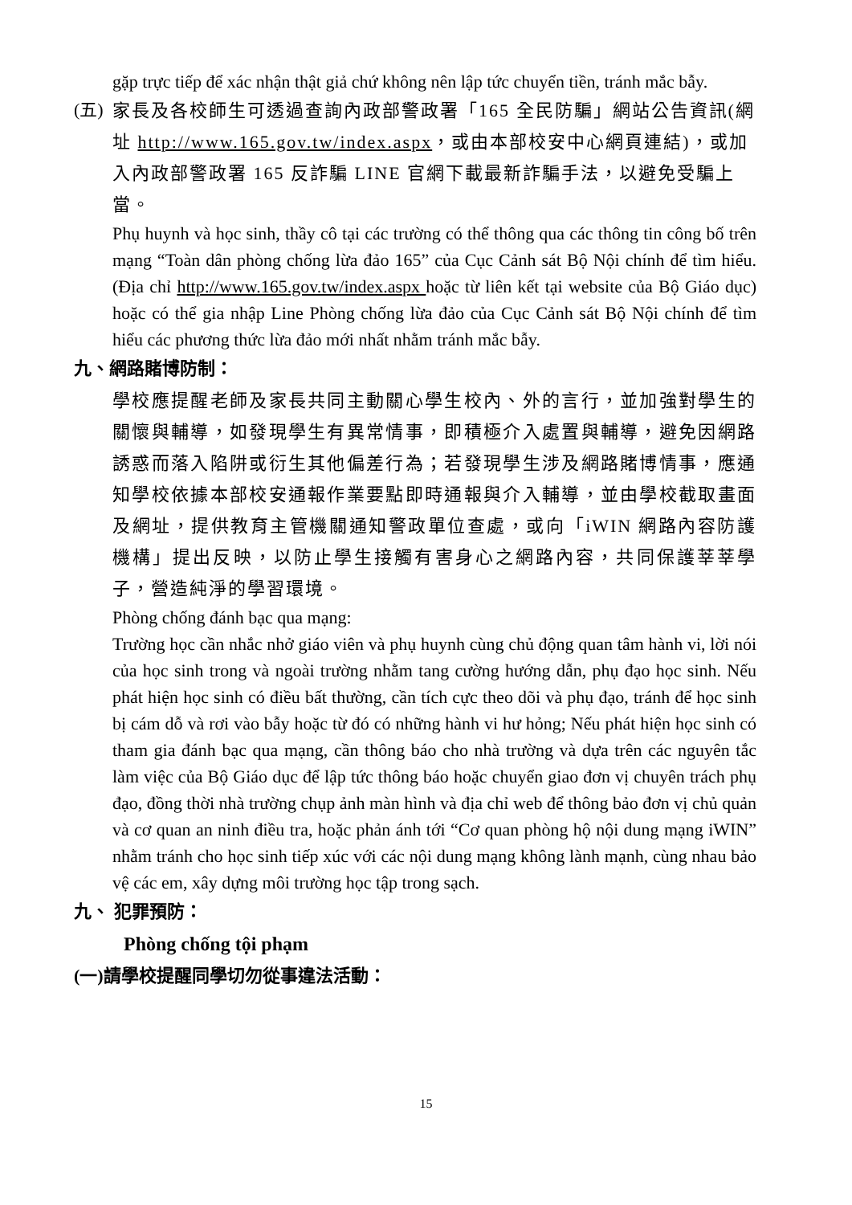gặp trực tiếp để xác nhận thật giả chứ không nên lập tức chuyển tiền, tránh mắc bẫy.
(五)
家長及各校師生可透過查詢內政部警政署「165 全民防騙」網站公告資訊(網址 http://www.165.gov.tw/index.aspx，或由本部校安中心網頁連結)，或加入內政部警政署 165 反詐騙 LINE 官網下載最新詐騙手法，以避免受騙上當。
Phụ huynh và học sinh, thầy cô tại các trường có thể thông qua các thông tin công bố trên mạng “Toàn dân phòng chống lừa đảo 165” của Cục Cảnh sát Bộ Nội chính để tìm hiểu. (Địa chỉ http://www.165.gov.tw/index.aspx hoặc từ liên kết tại website của Bộ Giáo dục) hoặc có thể gia nhập Line Phòng chống lừa đảo của Cục Cảnh sát Bộ Nội chính để tìm hiểu các phương thức lừa đảo mới nhất nhằm tránh mắc bẫy.
九、網路賭博防制：
學校應提醒老師及家長共同主動關心學生校內、外的言行，並加強對學生的關懷與輔導，如發現學生有異常情事，即積極介入處置與輔導，避免因網路誘惑而落入陷阱或衍生其他偏差行為；若發現學生涉及網路賭博情事，應通知學校依據本部校安通報作業要點即時通報與介入輔導，並由學校截取畫面及網址，提供教育主管機關通知警政單位查處，或向「iWIN 網路內容防護機構」提出反映，以防止學生接觸有害身心之網路內容，共同保護莘莘學子，營造純淨的學習環境。
Phòng chống đánh bạc qua mạng:
Trường học cần nhắc nhở giáo viên và phụ huynh cùng chủ động quan tâm hành vi, lời nói của học sinh trong và ngoài trường nhằm tang cường hướng dẫn, phụ đạo học sinh. Nếu phát hiện học sinh có điều bất thường, cần tích cực theo dõi và phụ đạo, tránh để học sinh bị cám dỗ và rơi vào bẫy hoặc từ đó có những hành vi hư hỏng; Nếu phát hiện học sinh có tham gia đánh bạc qua mạng, cần thông báo cho nhà trường và dựa trên các nguyên tắc làm việc của Bộ Giáo dục để lập tức thông báo hoặc chuyển giao đơn vị chuyên trách phụ đạo, đồng thời nhà trường chụp ảnh màn hình và địa chỉ web để thông bảo đơn vị chủ quản và cơ quan an ninh điều tra, hoặc phản ánh tới “Cơ quan phòng hộ nội dung mạng iWIN” nhằm tránh cho học sinh tiếp xúc với các nội dung mạng không lành mạnh, cùng nhau bảo vệ các em, xây dựng môi trường học tập trong sạch.
九、 犯罪預防：
Phòng chống tội phạm
(一)請學校提醒同學切勿從事違法活動：
15